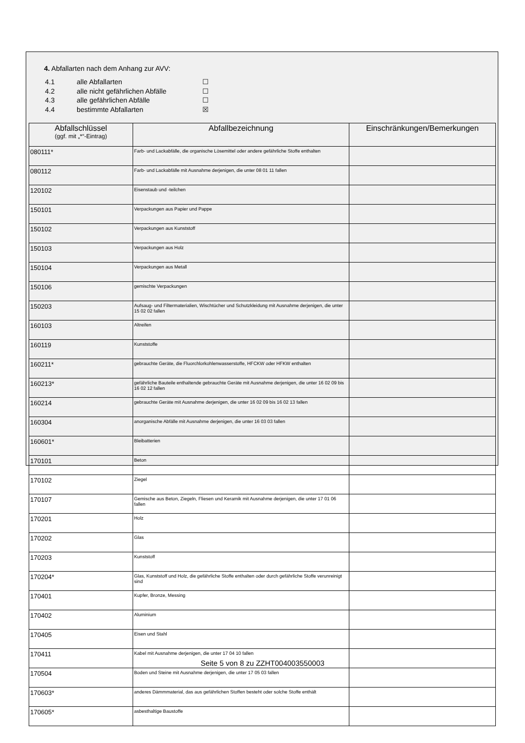4. Abfallarten nach dem Anhang zur AVV:
4.1 alle Abfallarten ☐
4.2 alle nicht gefährlichen Abfälle ☐
4.3 alle gefährlichen Abfälle ☐
4.4 bestimmte Abfallarten ☒
| Abfallschlüssel (ggf. mit „*“-Eintrag) | Abfallbezeichnung | Einschränkungen/Bemerkungen |
| --- | --- | --- |
| 080111* | Farb- und Lackabfälle, die organische Lösemittel oder andere gefährliche Stoffe enthalten | |
| 080112 | Farb- und Lackabfälle mit Ausnahme derjenigen, die unter 08 01 11 fallen | |
| 120102 | Eisenstaub und -teilchen | |
| 150101 | Verpackungen aus Papier und Pappe | |
| 150102 | Verpackungen aus Kunststoff | |
| 150103 | Verpackungen aus Holz | |
| 150104 | Verpackungen aus Metall | |
| 150106 | gemischte Verpackungen | |
| 150203 | Aufsaug- und Filtermaterialien, Wischtücher und Schutzkleidung mit Ausnahme derjenigen, die unter 15 02 02 fallen | |
| 160103 | Altreifen | |
| 160119 | Kunststoffe | |
| 160211* | gebrauchte Geräte, die Fluorchlorkohlenwasserstoffe, HFCKW oder HFKW enthalten | |
| 160213* | gefährliche Bauteile enthaltende gebrauchte Geräte mit Ausnahme derjenigen, die unter 16 02 09 bis 16 02 12 fallen | |
| 160214 | gebrauchte Geräte mit Ausnahme derjenigen, die unter 16 02 09 bis 16 02 13 fallen | |
| 160304 | anorganische Abfälle mit Ausnahme derjenigen, die unter 16 03 03 fallen | |
| 160601* | Bleibatterien | |
| 170101 | Beton | |
| 170102 | Ziegel | |
| 170107 | Gemische aus Beton, Ziegeln, Fliesen und Keramik mit Ausnahme derjenigen, die unter 17 01 06 fallen | |
| 170201 | Holz | |
| 170202 | Glas | |
| 170203 | Kunststoff | |
| 170204* | Glas, Kunststoff und Holz, die gefährliche Stoffe enthalten oder durch gefährliche Stoffe verunreinigt sind | |
| 170401 | Kupfer, Bronze, Messing | |
| 170402 | Aluminium | |
| 170405 | Eisen und Stahl | |
| 170411 | Kabel mit Ausnahme derjenigen, die unter 17 04 10 fallen | |
| 170504 | Boden und Steine mit Ausnahme derjenigen, die unter 17 05 03 fallen | |
| 170603* | anderes Dämmmaterial, das aus gefährlichen Stoffen besteht oder solche Stoffe enthält | |
| 170605* | asbesthaltige Baustoffe | |
Seite 5 von 8 zu ZZHT004003550003